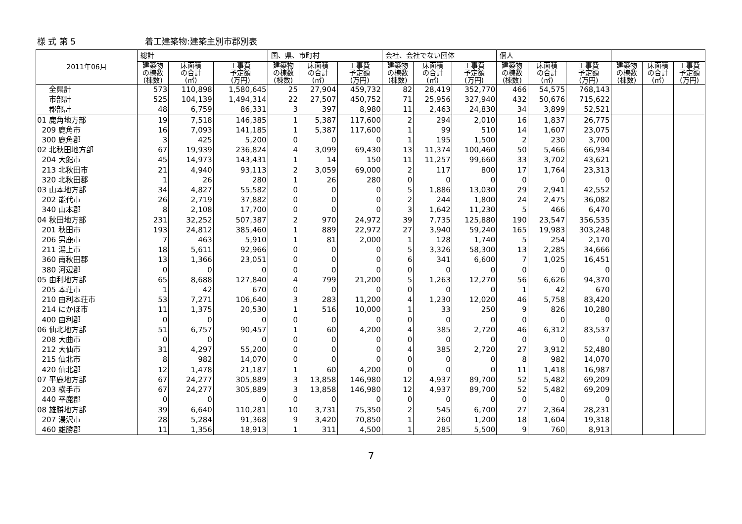様 式 第 5 着工建築物:建築主別市郡別表
| 2011年06月 | 総計 | | | 国、県、市町村 | | | 会社、会社でない団体 | | | 個人 | | | | | |
| --- | --- | --- | --- | --- | --- | --- | --- | --- | --- | --- | --- | --- | --- | --- | --- |
| | 建築物 の棟数 (棟数) | 床面積 の合計 (㎡) | 工事費 予定額 (万円) | 建築物 の棟数 (棟数) | 床面積 の合計 (㎡) | 工事費 予定額 (万円) | 建築物 の棟数 (棟数) | 床面積 の合計 (㎡) | 工事費 予定額 (万円) | 建築物 の棟数 (棟数) | 床面積 の合計 (㎡) | 工事費 予定額 (万円) | 建築物 の棟数 (棟数) | 床面積 の合計 (㎡) | 工事費 予定額 (万円) |
| 全県計 | 573 | 110,898 | 1,580,645 | 25 | 27,904 | 459,732 | 82 | 28,419 | 352,770 | 466 | 54,575 | 768,143 | | | |
| 市部計 | 525 | 104,139 | 1,494,314 | 22 | 27,507 | 450,752 | 71 | 25,956 | 327,940 | 432 | 50,676 | 715,622 | | | |
| 郡部計 | 48 | 6,759 | 86,331 | 3 | 397 | 8,980 | 11 | 2,463 | 24,830 | 34 | 3,899 | 52,521 | | | |
| 01 鹿角地方部 | 19 | 7,518 | 146,385 | 1 | 5,387 | 117,600 | 2 | 294 | 2,010 | 16 | 1,837 | 26,775 | | | |
| 209 鹿角市 | 16 | 7,093 | 141,185 | 1 | 5,387 | 117,600 | 1 | 99 | 510 | 14 | 1,607 | 23,075 | | | |
| 300 鹿角郡 | 3 | 425 | 5,200 | 0 | 0 | 0 | 1 | 195 | 1,500 | 2 | 230 | 3,700 | | | |
| 02 北秋田地方部 | 67 | 19,939 | 236,824 | 4 | 3,099 | 69,430 | 13 | 11,374 | 100,460 | 50 | 5,466 | 66,934 | | | |
| 204 大館市 | 45 | 14,973 | 143,431 | 1 | 14 | 150 | 11 | 11,257 | 99,660 | 33 | 3,702 | 43,621 | | | |
| 213 北秋田市 | 21 | 4,940 | 93,113 | 2 | 3,059 | 69,000 | 2 | 117 | 800 | 17 | 1,764 | 23,313 | | | |
| 320 北秋田郡 | 1 | 26 | 280 | 1 | 26 | 280 | 0 | 0 | 0 | 0 | 0 | 0 | | | |
| 03 山本地方部 | 34 | 4,827 | 55,582 | 0 | 0 | 0 | 5 | 1,886 | 13,030 | 29 | 2,941 | 42,552 | | | |
| 202 能代市 | 26 | 2,719 | 37,882 | 0 | 0 | 0 | 2 | 244 | 1,800 | 24 | 2,475 | 36,082 | | | |
| 340 山本郡 | 8 | 2,108 | 17,700 | 0 | 0 | 0 | 3 | 1,642 | 11,230 | 5 | 466 | 6,470 | | | |
| 04 秋田地方部 | 231 | 32,252 | 507,387 | 2 | 970 | 24,972 | 39 | 7,735 | 125,880 | 190 | 23,547 | 356,535 | | | |
| 201 秋田市 | 193 | 24,812 | 385,460 | 1 | 889 | 22,972 | 27 | 3,940 | 59,240 | 165 | 19,983 | 303,248 | | | |
| 206 男鹿市 | 7 | 463 | 5,910 | 1 | 81 | 2,000 | 1 | 128 | 1,740 | 5 | 254 | 2,170 | | | |
| 211 潟上市 | 18 | 5,611 | 92,966 | 0 | 0 | 0 | 5 | 3,326 | 58,300 | 13 | 2,285 | 34,666 | | | |
| 360 南秋田郡 | 13 | 1,366 | 23,051 | 0 | 0 | 0 | 6 | 341 | 6,600 | 7 | 1,025 | 16,451 | | | |
| 380 河辺郡 | 0 | 0 | 0 | 0 | 0 | 0 | 0 | 0 | 0 | 0 | 0 | 0 | | | |
| 05 由利地方部 | 65 | 8,688 | 127,840 | 4 | 799 | 21,200 | 5 | 1,263 | 12,270 | 56 | 6,626 | 94,370 | | | |
| 205 本荘市 | 1 | 42 | 670 | 0 | 0 | 0 | 0 | 0 | 0 | 1 | 42 | 670 | | | |
| 210 由利本荘市 | 53 | 7,271 | 106,640 | 3 | 283 | 11,200 | 4 | 1,230 | 12,020 | 46 | 5,758 | 83,420 | | | |
| 214 にかほ市 | 11 | 1,375 | 20,530 | 1 | 516 | 10,000 | 1 | 33 | 250 | 9 | 826 | 10,280 | | | |
| 400 由利郡 | 0 | 0 | 0 | 0 | 0 | 0 | 0 | 0 | 0 | 0 | 0 | 0 | | | |
| 06 仙北地方部 | 51 | 6,757 | 90,457 | 1 | 60 | 4,200 | 4 | 385 | 2,720 | 46 | 6,312 | 83,537 | | | |
| 208 大曲市 | 0 | 0 | 0 | 0 | 0 | 0 | 0 | 0 | 0 | 0 | 0 | 0 | | | |
| 212 大仙市 | 31 | 4,297 | 55,200 | 0 | 0 | 0 | 4 | 385 | 2,720 | 27 | 3,912 | 52,480 | | | |
| 215 仙北市 | 8 | 982 | 14,070 | 0 | 0 | 0 | 0 | 0 | 0 | 8 | 982 | 14,070 | | | |
| 420 仙北郡 | 12 | 1,478 | 21,187 | 1 | 60 | 4,200 | 0 | 0 | 0 | 11 | 1,418 | 16,987 | | | |
| 07 平鹿地方部 | 67 | 24,277 | 305,889 | 3 | 13,858 | 146,980 | 12 | 4,937 | 89,700 | 52 | 5,482 | 69,209 | | | |
| 203 横手市 | 67 | 24,277 | 305,889 | 3 | 13,858 | 146,980 | 12 | 4,937 | 89,700 | 52 | 5,482 | 69,209 | | | |
| 440 平鹿郡 | 0 | 0 | 0 | 0 | 0 | 0 | 0 | 0 | 0 | 0 | 0 | 0 | | | |
| 08 雄勝地方部 | 39 | 6,640 | 110,281 | 10 | 3,731 | 75,350 | 2 | 545 | 6,700 | 27 | 2,364 | 28,231 | | | |
| 207 湯沢市 | 28 | 5,284 | 91,368 | 9 | 3,420 | 70,850 | 1 | 260 | 1,200 | 18 | 1,604 | 19,318 | | | |
| 460 雄勝郡 | 11 | 1,356 | 18,913 | 1 | 311 | 4,500 | 1 | 285 | 5,500 | 9 | 760 | 8,913 | | | |
7